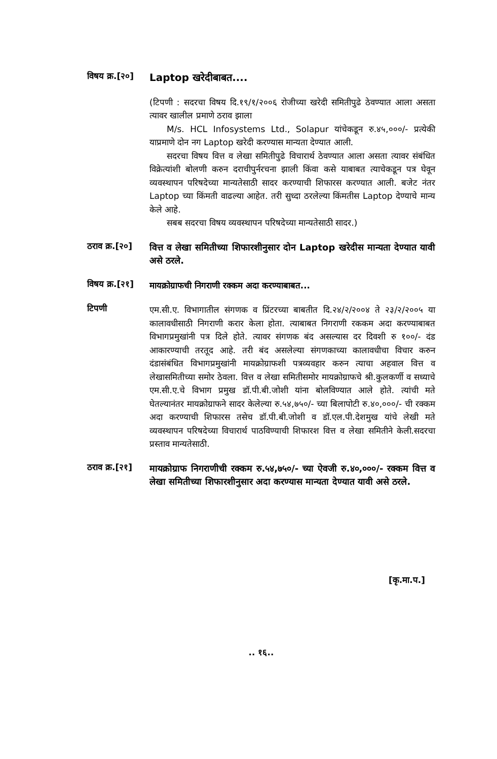विषय क्र.[२०]
Laptop खरेदीबाबत....
(टिपणी : सदरचा विषय दि.१९/१/२००६ रोजीच्या खरेदी समितीपुढे ठेवण्यात आला असता त्यावर खालील प्रमाणे ठराव झाला
M/s. HCL Infosystems Ltd., Solapur यांचेकडून रु.४५,०००/- प्रत्येकी याप्रमाणे दोन नग Laptop खरेदी करण्यास मान्यता देण्यात आली.
सदरचा विषय वित्त व लेखा समितीपुढे विचारार्थ ठेवण्यात आला असता त्यावर संबंधित विक्रेत्यांशी बोलणी करुन दराचीपुर्नरचना झाली किंवा कसे याबाबत त्याचेकडून पत्र घेवून व्यवस्थापन परिषदेच्या मान्यतेसाठी सादर करण्याची शिफारस करण्यात आली. बजेट नंतर Laptop च्या किंमती वाढल्या आहेत. तरी सुध्दा ठरलेल्या किंमतीस Laptop देण्याचे मान्य केले आहे.
सबब सदरचा विषय व्यवस्थापन परिषदेच्या मान्यतेसाठी सादर.)
ठराव क्र.[२०]
वित्त व लेखा समितीच्या शिफारशीनुसार दोन Laptop खरेदीस मान्यता देण्यात यावी असे ठरले.
विषय क्र.[२१]
मायक्रोग्राफची निगराणी रक्कम अदा करण्याबाबत...
टिपणी
एम.सी.ए. विभागातील संगणक व प्रिंटरच्या बाबतीत दि.२४/२/२००४ ते २३/२/२००५ या कालावधीसाठी निगराणी करार केला होता. त्याबाबत निगराणी रककम अदा करण्याबाबत विभागप्रमुखांनी पत्र दिले होते. त्यावर संगणक बंद असल्यास दर दिवशी रु १००/- दंड आकारण्याची तरतूद आहे. तरी बंद असलेल्या संगणकाच्या कालावधीचा विचार करुन दंडासंबंधित विभागप्रमुखांनी मायक्रोग्राफशी पत्रव्यवहार करुन त्याचा अहवाल वित्त व लेखासमितीच्या समोर ठेवला. वित्त व लेखा समितीसमोर मायक्रोग्राफचे श्री.कुलकर्णी व सध्याचे एम.सी.ए.चे विभाग प्रमुख डॉ.पी.बी.जोशी यांना बोलविण्यात आले होते. त्यांची मते घेतल्यानंतर मायक्रोग्राफने सादर केलेल्या रु.५४,७५०/- च्या बिलापोटी रु.४०,०००/- ची रक्कम अदा करण्याची शिफारस तसेच डॉ.पी.बी.जोशी व डॉ.एल.पी.देशमुख यांचे लेखी मते व्यवस्थापन परिषदेच्या विचारार्थ पाठविण्याची शिफारश वित्त व लेखा समितीने केली.सदरचा प्रस्ताव मान्यतेसाठी.
ठराव क्र.[२१]
मायक्रोग्राफ निगराणीची रक्कम रु.५४,७५०/- च्या ऐवजी रु.४०,०००/- रक्कम वित्त व लेखा समितीच्या शिफारशीनुसार अदा करण्यास मान्यता देण्यात यावी असे ठरले.
[कृ.मा.प.]
.. १६..